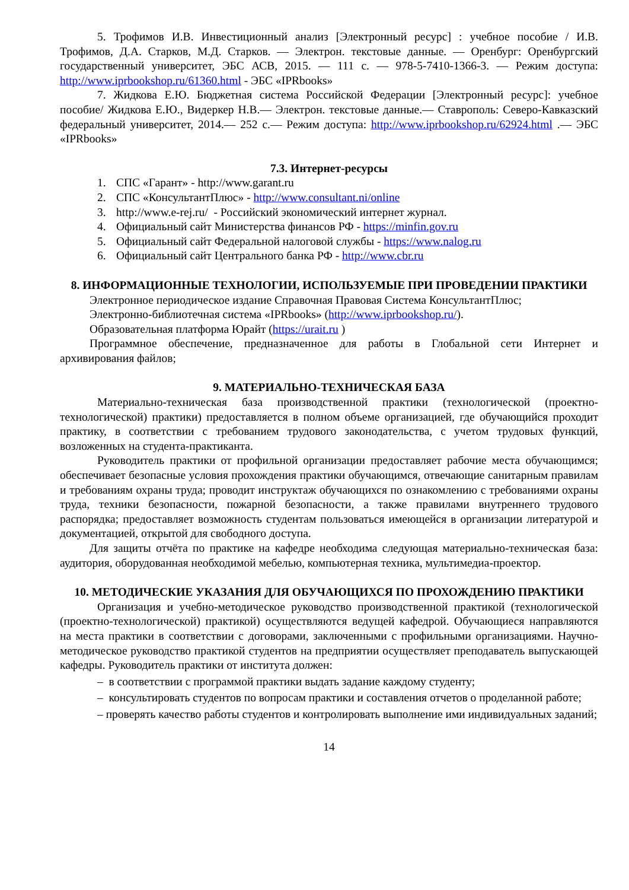5. Трофимов И.В. Инвестиционный анализ [Электронный ресурс] : учебное пособие / И.В. Трофимов, Д.А. Старков, М.Д. Старков. — Электрон. текстовые данные. — Оренбург: Оренбургский государственный университет, ЭБС АСВ, 2015. — 111 c. — 978-5-7410-1366-3. — Режим доступа: http://www.iprbookshop.ru/61360.html - ЭБС «IPRbooks»
7. Жидкова Е.Ю. Бюджетная система Российской Федерации [Электронный ресурс]: учебное пособие/ Жидкова Е.Ю., Видеркер Н.В.— Электрон. текстовые данные.— Ставрополь: Северо-Кавказский федеральный университет, 2014.— 252 c.— Режим доступа: http://www.iprbookshop.ru/62924.html .— ЭБС «IPRbooks»
7.3. Интернет-ресурсы
1. СПС «Гарант» - http://www.garant.ru
2. СПС «КонсультантПлюс» - http://www.consultant.ni/online
3. http://www.e-rej.ru/ - Российский экономический интернет журнал.
4. Официальный сайт Министерства финансов РФ - https://minfin.gov.ru
5. Официальный сайт Федеральной налоговой службы - https://www.nalog.ru
6. Официальный сайт Центрального банка РФ - http://www.cbr.ru
8. ИНФОРМАЦИОННЫЕ ТЕХНОЛОГИИ, ИСПОЛЬЗУЕМЫЕ ПРИ ПРОВЕДЕНИИ ПРАКТИКИ
Электронное периодическое издание Справочная Правовая Система КонсультантПлюс;
Электронно-библиотечная система «IPRbooks» (http://www.iprbookshop.ru/).
Образовательная платформа Юрайт (https://urait.ru )
Программное обеспечение, предназначенное для работы в Глобальной сети Интернет и архивирования файлов;
9. МАТЕРИАЛЬНО-ТЕХНИЧЕСКАЯ БАЗА
Материально-техническая база производственной практики (технологической (проектно-технологической) практики) предоставляется в полном объеме организацией, где обучающийся проходит практику, в соответствии с требованием трудового законодательства, с учетом трудовых функций, возложенных на студента-практиканта.
Руководитель практики от профильной организации предоставляет рабочие места обучающимся; обеспечивает безопасные условия прохождения практики обучающимся, отвечающие санитарным правилам и требованиям охраны труда; проводит инструктаж обучающихся по ознакомлению с требованиями охраны труда, техники безопасности, пожарной безопасности, а также правилами внутреннего трудового распорядка; предоставляет возможность студентам пользоваться имеющейся в организации литературой и документацией, открытой для свободного доступа.
Для защиты отчёта по практике на кафедре необходима следующая материально-техническая база: аудитория, оборудованная необходимой мебелью, компьютерная техника, мультимедиа-проектор.
10. МЕТОДИЧЕСКИЕ УКАЗАНИЯ ДЛЯ ОБУЧАЮЩИХСЯ ПО ПРОХОЖДЕНИЮ ПРАКТИКИ
Организация и учебно-методическое руководство производственной практикой (технологической (проектно-технологической) практикой) осуществляются ведущей кафедрой. Обучающиеся направляются на места практики в соответствии с договорами, заключенными с профильными организациями. Научно-методическое руководство практикой студентов на предприятии осуществляет преподаватель выпускающей кафедры. Руководитель практики от института должен:
– в соответствии с программой практики выдать задание каждому студенту;
– консультировать студентов по вопросам практики и составления отчетов о проделанной работе;
– проверять качество работы студентов и контролировать выполнение ими индивидуальных заданий;
14